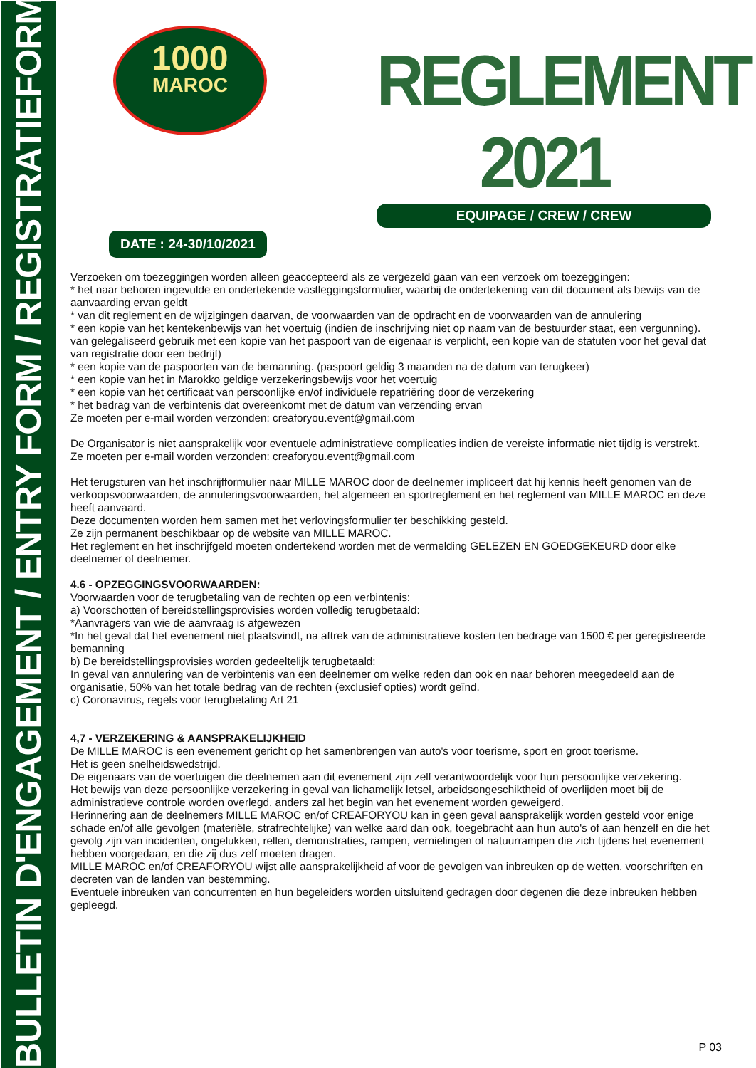BULLETIN D'ENGAGEMENT / ENTRY FORM / REGISTRATIEFORMULIER
1000
MAROC
REGLEMENT 2021
EQUIPAGE / CREW / CREW
DATE : 24-30/10/2021
Verzoeken om toezeggingen worden alleen geaccepteerd als ze vergezeld gaan van een verzoek om toezeggingen:
* het naar behoren ingevulde en ondertekende vastleggingsformulier, waarbij de ondertekening van dit document als bewijs van de aanvaarding ervan geldt
* van dit reglement en de wijzigingen daarvan, de voorwaarden van de opdracht en de voorwaarden van de annulering
* een kopie van het kentekenbewijs van het voertuig (indien de inschrijving niet op naam van de bestuurder staat, een vergunning).
van gelegaliseerd gebruik met een kopie van het paspoort van de eigenaar is verplicht, een kopie van de statuten voor het geval dat
van registratie door een bedrijf)
* een kopie van de paspoorten van de bemanning. (paspoort geldig 3 maanden na de datum van terugkeer)
* een kopie van het in Marokko geldige verzekeringsbewijs voor het voertuig
* een kopie van het certificaat van persoonlijke en/of individuele repatriëring door de verzekering
* het bedrag van de verbintenis dat overeenkomt met de datum van verzending ervan
Ze moeten per e-mail worden verzonden: creaforyou.event@gmail.com
De Organisator is niet aansprakelijk voor eventuele administratieve complicaties indien de vereiste informatie niet tijdig is verstrekt.
Ze moeten per e-mail worden verzonden: creaforyou.event@gmail.com
Het terugsturen van het inschrijfformulier naar MILLE MAROC door de deelnemer impliceert dat hij kennis heeft genomen van de verkoopsvoorwaarden, de annuleringsvoorwaarden, het algemeen en sportreglement en het reglement van MILLE MAROC en deze heeft aanvaard.
Deze documenten worden hem samen met het verlovingsformulier ter beschikking gesteld.
Ze zijn permanent beschikbaar op de website van MILLE MAROC.
Het reglement en het inschrijfgeld moeten ondertekend worden met de vermelding GELEZEN EN GOEDGEKEURD door elke deelnemer of deelnemer.
4.6 - OPZEGGINGSVOORWAARDEN:
Voorwaarden voor de terugbetaling van de rechten op een verbintenis:
a) Voorschotten of bereidstellingsprovisies worden volledig terugbetaald:
*Aanvragers van wie de aanvraag is afgewezen
*In het geval dat het evenement niet plaatsvindt, na aftrek van de administratieve kosten ten bedrage van 1500 € per geregistreerde bemanning
b) De bereidstellingsprovisies worden gedeeltelijk terugbetaald:
In geval van annulering van de verbintenis van een deelnemer om welke reden dan ook en naar behoren meegedeeld aan de organisatie, 50% van het totale bedrag van de rechten (exclusief opties) wordt geïnd.
c) Coronavirus, regels voor terugbetaling Art 21
4,7 - VERZEKERING & AANSPRAKELIJKHEID
De MILLE MAROC is een evenement gericht op het samenbrengen van auto's voor toerisme, sport en groot toerisme.
Het is geen snelheidswedstrijd.
De eigenaars van de voertuigen die deelnemen aan dit evenement zijn zelf verantwoordelijk voor hun persoonlijke verzekering.
Het bewijs van deze persoonlijke verzekering in geval van lichamelijk letsel, arbeidsongeschiktheid of overlijden moet bij de administratieve controle worden overlegd, anders zal het begin van het evenement worden geweigerd.
Herinnering aan de deelnemers MILLE MAROC en/of CREAFORYOU kan in geen geval aansprakelijk worden gesteld voor enige schade en/of alle gevolgen (materiële, strafrechtelijke) van welke aard dan ook, toegebracht aan hun auto's of aan henzelf en die het gevolg zijn van incidenten, ongelukken, rellen, demonstraties, rampen, vernielingen of natuurrampen die zich tijdens het evenement hebben voorgedaan, en die zij dus zelf moeten dragen.
MILLE MAROC en/of CREAFORYOU wijst alle aansprakelijkheid af voor de gevolgen van inbreuken op de wetten, voorschriften en decreten van de landen van bestemming.
Eventuele inbreuken van concurrenten en hun begeleiders worden uitsluitend gedragen door degenen die deze inbreuken hebben gepleegd.
P 03